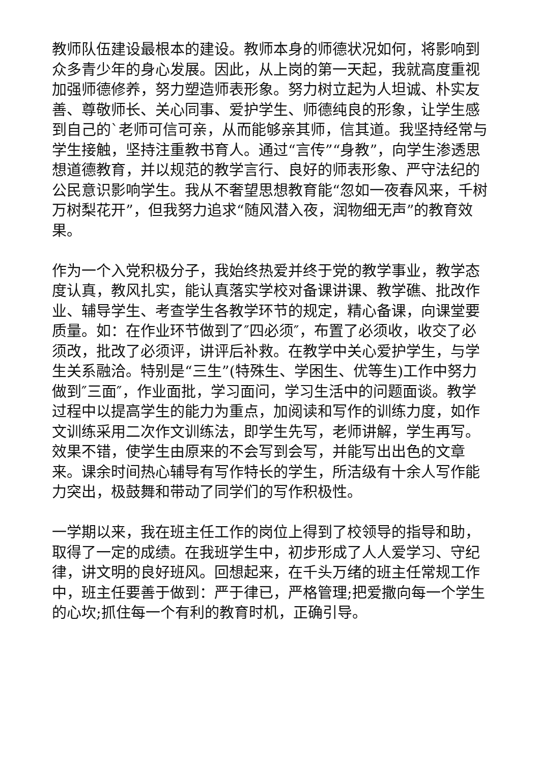教师队伍建设最根本的建设。教师本身的师德状况如何，将影响到众多青少年的身心发展。因此，从上岗的第一天起，我就高度重视加强师德修养，努力塑造师表形象。努力树立起为人坦诚、朴实友善、尊敬师长、关心同事、爱护学生、师德纯良的形象，让学生感到自己的`老师可信可亲，从而能够亲其师，信其道。我坚持经常与学生接触，坚持注重教书育人。通过“言传”“身教”，向学生渗透思想道德教育，并以规范的教学言行、良好的师表形象、严守法纪的公民意识影响学生。我从不奢望思想教育能“忽如一夜春风来，千树万树梨花开”，但我努力追求“随风潜入夜，润物细无声”的教育效果。
作为一个入党积极分子，我始终热爱并终于党的教学事业，教学态度认真，教风扎实，能认真落实学校对备课讲课、教学礁、批改作业、辅导学生、考查学生各教学环节的规定，精心备课，向课堂要质量。如：在作业环节做到了″四必须″，布置了必须收，收交了必须改，批改了必须评，讲评后补救。在教学中关心爱护学生，与学生关系融洽。特别是“三生”(特殊生、学困生、优等生)工作中努力做到″三面″，作业面批，学习面问，学习生活中的问题面谈。教学过程中以提高学生的能力为重点，加阅读和写作的训练力度，如作文训练采用二次作文训练法，即学生先写，老师讲解，学生再写。效果不错，使学生由原来的不会写到会写，并能写出出色的文章来。课余时间热心辅导有写作特长的学生，所洁级有十余人写作能力突出，极鼓舞和带动了同学们的写作积极性。
一学期以来，我在班主任工作的岗位上得到了校领导的指导和助，取得了一定的成绩。在我班学生中，初步形成了人人爱学习、守纪律，讲文明的良好班风。回想起来，在千头万绪的班主任常规工作中，班主任要善于做到：严于律已，严格管理;把爱撒向每一个学生的心坎;抓住每一个有利的教育时机，正确引导。